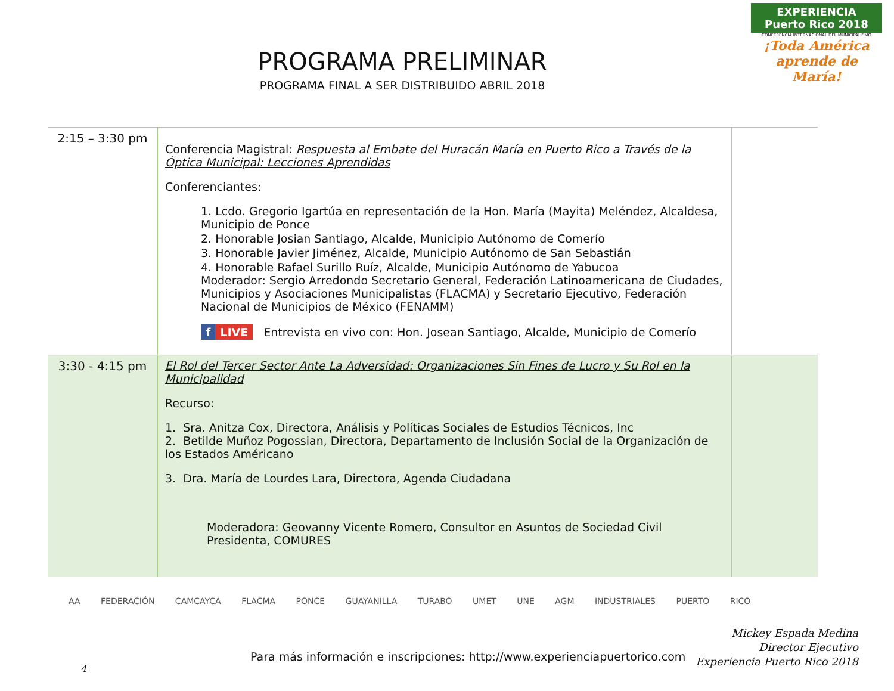PROGRAMA PRELIMINAR
PROGRAMA FINAL A SER DISTRIBUIDO ABRIL 2018
EXPERIENCIA
Puerto Rico 2018
CONFERENCIA INTERNACIONAL DEL MUNICIPALISMO
¡Toda América aprende de María!
| 2:15 – 3:30 pm | Conferencia Magistral: Respuesta al Embate del Huracán María en Puerto Rico a Través de la Óptica Municipal: Lecciones Aprendidas Conferenciantes: 1. Lcdo. Gregorio Igartúa en representación de la Hon. María (Mayita) Meléndez, Alcaldesa, Municipio de Ponce 2. Honorable Josian Santiago, Alcalde, Municipio Autónomo de Comerío 3. Honorable Javier Jiménez, Alcalde, Municipio Autónomo de San Sebastián 4. Honorable Rafael Surillo Ruíz, Alcalde, Municipio Autónomo de Yabucoa Moderador: Sergio Arredondo Secretario General, Federación Latinoamericana de Ciudades, Municipios y Asociaciones Municipalistas (FLACMA) y Secretario Ejecutivo, Federación Nacional de Municipios de México (FENAMM) f LIVE Entrevista en vivo con: Hon. Josean Santiago, Alcalde, Municipio de Comerío | |
| 3:30 - 4:15 pm | El Rol del Tercer Sector Ante La Adversidad: Organizaciones Sin Fines de Lucro y Su Rol en la Municipalidad Recurso: 1. Sra. Anitza Cox, Directora, Análisis y Políticas Sociales de Estudios Técnicos, Inc 2. Betilde Muñoz Pogossian, Directora, Departamento de Inclusión Social de la Organización de los Estados Américano 3. Dra. María de Lourdes Lara, Directora, Agenda Ciudadana Moderadora: Geovanny Vicente Romero, Consultor en Asuntos de Sociedad Civil Presidenta, COMURES | |
AA FEDERACIÓN CAMCAYCA FLACMA PONCE GUAYANILLA TURABO UMET UNE AGM INDUSTRIALES PUERTO RICO
Mickey Espada Medina
Director Ejecutivo
Experiencia Puerto Rico 2018
Para más información e inscripciones: http://www.experienciapuertorico.com
4